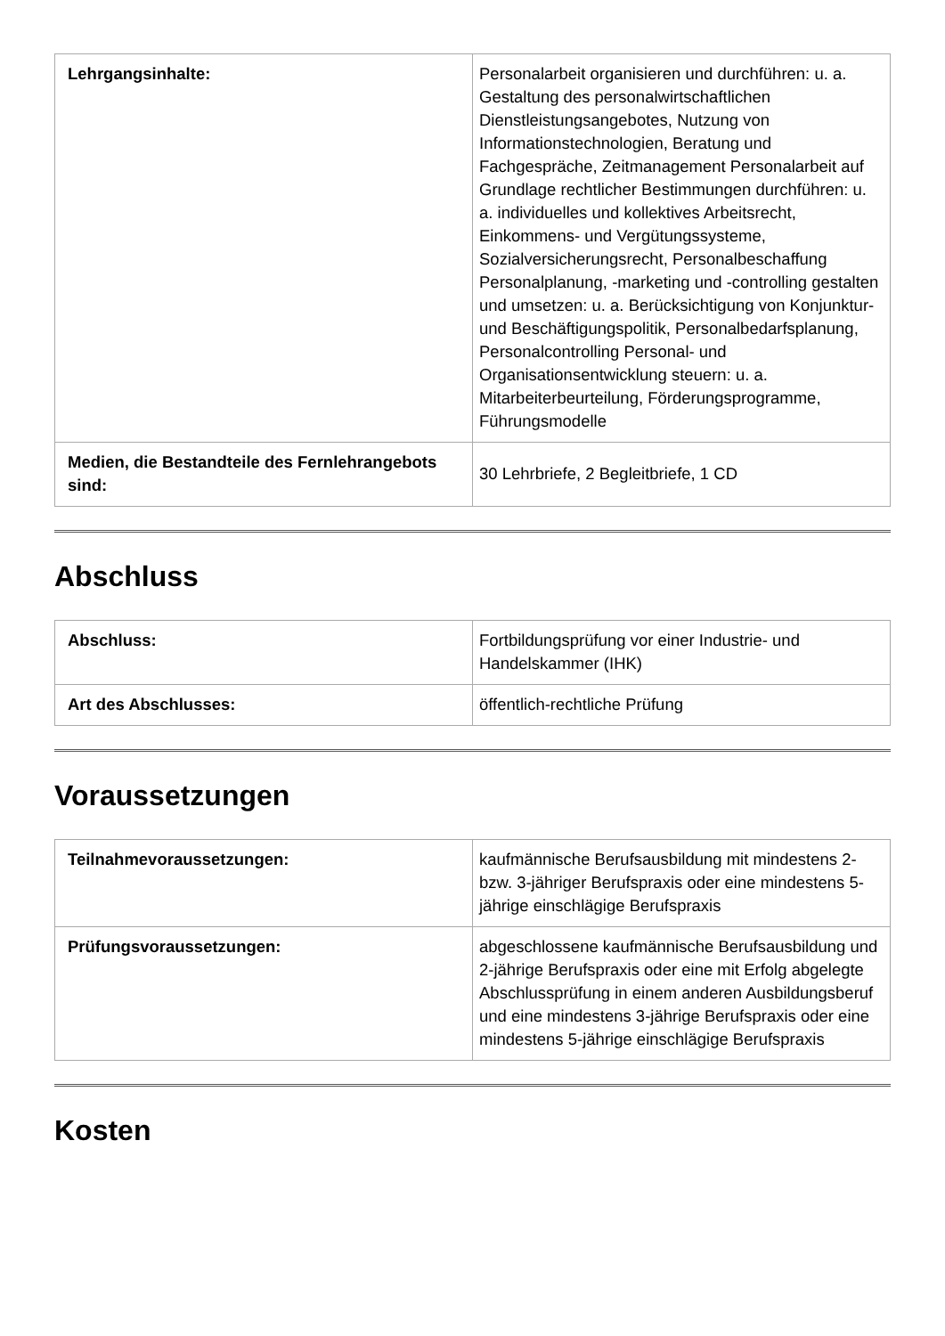| Lehrgangsinhalte: | Personalarbeit organisieren und durchführen: u. a. Gestaltung des personalwirtschaftlichen Dienstleistungsangebotes, Nutzung von Informationstechnologien, Beratung und Fachgespräche, Zeitmanagement Personalarbeit auf Grundlage rechtlicher Bestimmungen durchführen: u. a. individuelles und kollektives Arbeitsrecht, Einkommens- und Vergütungssysteme, Sozialversicherungsrecht, Personalbeschaffung Personalplanung, -marketing und -controlling gestalten und umsetzen: u. a. Berücksichtigung von Konjunktur- und Beschäftigungspolitik, Personalbedarfsplanung, Personalcontrolling Personal- und Organisationsentwicklung steuern: u. a. Mitarbeiterbeurteilung, Förderungsprogramme, Führungsmodelle |
| Medien, die Bestandteile des Fernlehrangebots sind: | 30 Lehrbriefe, 2 Begleitbriefe, 1 CD |
Abschluss
| Abschluss: | Fortbildungsprüfung vor einer Industrie- und Handelskammer (IHK) |
| Art des Abschlusses: | öffentlich-rechtliche Prüfung |
Voraussetzungen
| Teilnahmevoraussetzungen: | kaufmännische Berufsausbildung mit mindestens 2- bzw. 3-jähriger Berufspraxis oder eine mindestens 5-jährige einschlägige Berufspraxis |
| Prüfungsvoraussetzungen: | abgeschlossene kaufmännische Berufsausbildung und 2-jährige Berufspraxis oder eine mit Erfolg abgelegte Abschlussprüfung in einem anderen Ausbildungsberuf und eine mindestens 3-jährige Berufspraxis oder eine mindestens 5-jährige einschlägige Berufspraxis |
Kosten